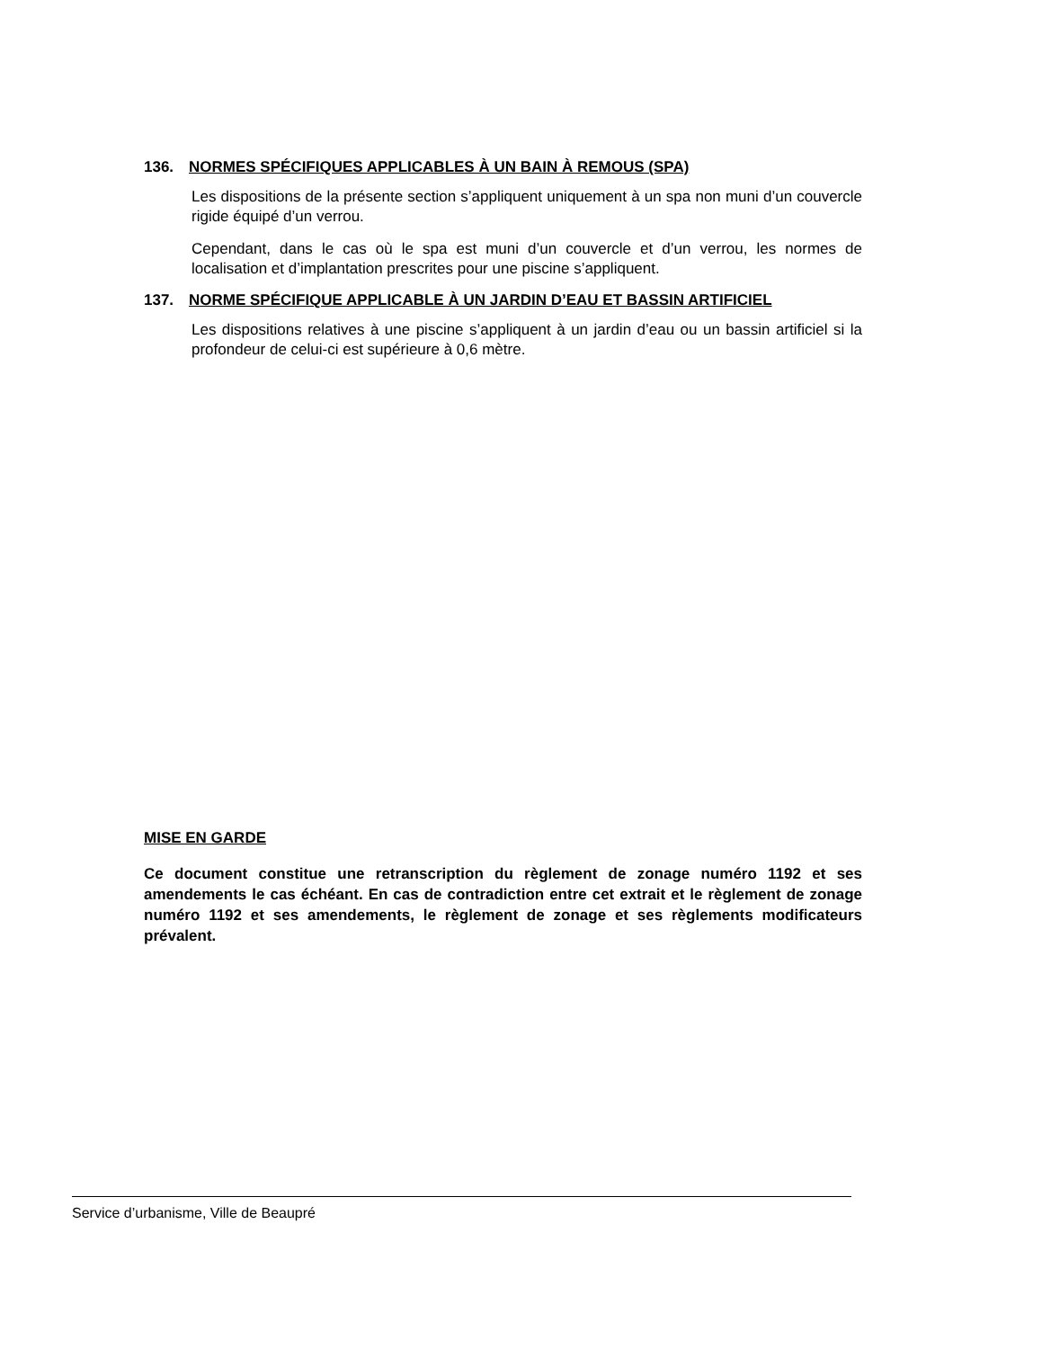136. NORMES SPÉCIFIQUES APPLICABLES À UN BAIN À REMOUS (SPA)
Les dispositions de la présente section s’appliquent uniquement à un spa non muni d’un couvercle rigide équipé d’un verrou.
Cependant, dans le cas où le spa est muni d’un couvercle et d’un verrou, les normes de localisation et d’implantation prescrites pour une piscine s’appliquent.
137. NORME SPÉCIFIQUE APPLICABLE À UN JARDIN D’EAU ET BASSIN ARTIFICIEL
Les dispositions relatives à une piscine s’appliquent à un jardin d’eau ou un bassin artificiel si la profondeur de celui-ci est supérieure à 0,6 mètre.
MISE EN GARDE
Ce document constitue une retranscription du règlement de zonage numéro 1192 et ses amendements le cas échéant. En cas de contradiction entre cet extrait et le règlement de zonage numéro 1192 et ses amendements, le règlement de zonage et ses règlements modificateurs prévalent.
Service d’urbanisme, Ville de Beaupré